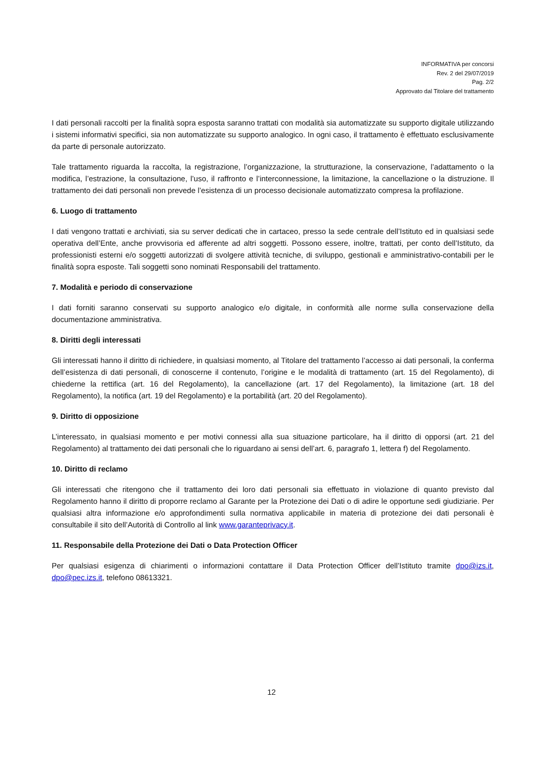INFORMATIVA per concorsi
Rev. 2 del 29/07/2019
Pag. 2/2
Approvato dal Titolare del trattamento
I dati personali raccolti per la finalità sopra esposta saranno trattati con modalità sia automatizzate su supporto digitale utilizzando i sistemi informativi specifici, sia non automatizzate su supporto analogico. In ogni caso, il trattamento è effettuato esclusivamente da parte di personale autorizzato.
Tale trattamento riguarda la raccolta, la registrazione, l’organizzazione, la strutturazione, la conservazione, l’adattamento o la modifica, l’estrazione, la consultazione, l’uso, il raffronto e l’interconnessione, la limitazione, la cancellazione o la distruzione. Il trattamento dei dati personali non prevede l’esistenza di un processo decisionale automatizzato compresa la profilazione.
6. Luogo di trattamento
I dati vengono trattati e archiviati, sia su server dedicati che in cartaceo, presso la sede centrale dell’Istituto ed in qualsiasi sede operativa dell’Ente, anche provvisoria ed afferente ad altri soggetti. Possono essere, inoltre, trattati, per conto dell’Istituto, da professionisti esterni e/o soggetti autorizzati di svolgere attività tecniche, di sviluppo, gestionali e amministrativo-contabili per le finalità sopra esposte. Tali soggetti sono nominati Responsabili del trattamento.
7. Modalità e periodo di conservazione
I dati forniti saranno conservati su supporto analogico e/o digitale, in conformità alle norme sulla conservazione della documentazione amministrativa.
8. Diritti degli interessati
Gli interessati hanno il diritto di richiedere, in qualsiasi momento, al Titolare del trattamento l’accesso ai dati personali, la conferma dell’esistenza di dati personali, di conoscerne il contenuto, l’origine e le modalità di trattamento (art. 15 del Regolamento), di chiederne la rettifica (art. 16 del Regolamento), la cancellazione (art. 17 del Regolamento), la limitazione (art. 18 del Regolamento), la notifica (art. 19 del Regolamento) e la portabilità (art. 20 del Regolamento).
9. Diritto di opposizione
L’interessato, in qualsiasi momento e per motivi connessi alla sua situazione particolare, ha il diritto di opporsi (art. 21 del Regolamento) al trattamento dei dati personali che lo riguardano ai sensi dell’art. 6, paragrafo 1, lettera f) del Regolamento.
10. Diritto di reclamo
Gli interessati che ritengono che il trattamento dei loro dati personali sia effettuato in violazione di quanto previsto dal Regolamento hanno il diritto di proporre reclamo al Garante per la Protezione dei Dati o di adire le opportune sedi giudiziarie. Per qualsiasi altra informazione e/o approfondimenti sulla normativa applicabile in materia di protezione dei dati personali è consultabile il sito dell’Autorità di Controllo al link www.garanteprivacy.it.
11. Responsabile della Protezione dei Dati o Data Protection Officer
Per qualsiasi esigenza di chiarimenti o informazioni contattare il Data Protection Officer dell’Istituto tramite dpo@izs.it, dpo@pec.izs.it, telefono 08613321.
12